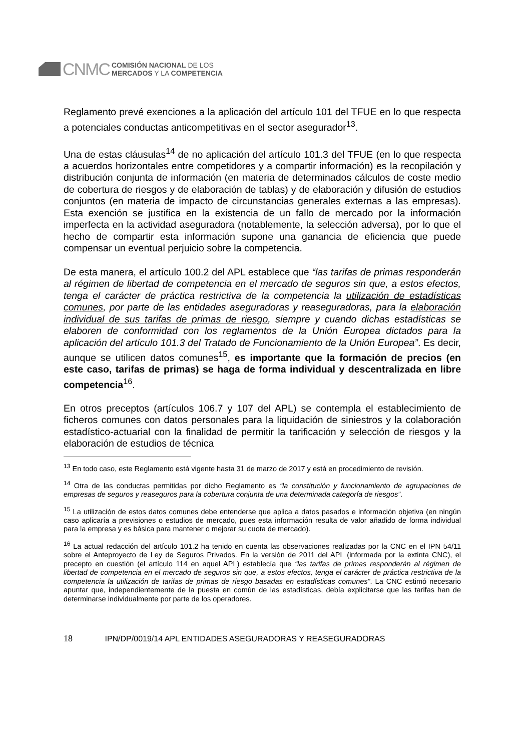CNMC
COMISIÓN NACIONAL DE LOS
MERCADOS Y LA COMPETENCIA
Reglamento prevé exenciones a la aplicación del artículo 101 del TFUE en lo que respecta a potenciales conductas anticompetitivas en el sector asegurador<sup>13</sup>.
Una de estas cláusulas<sup>14</sup> de no aplicación del artículo 101.3 del TFUE (en lo que respecta a acuerdos horizontales entre competidores y a compartir información) es la recopilación y distribución conjunta de información (en materia de determinados cálculos de coste medio de cobertura de riesgos y de elaboración de tablas) y de elaboración y difusión de estudios conjuntos (en materia de impacto de circunstancias generales externas a las empresas). Esta exención se justifica en la existencia de un fallo de mercado por la información imperfecta en la actividad aseguradora (notablemente, la selección adversa), por lo que el hecho de compartir esta información supone una ganancia de eficiencia que puede compensar un eventual perjuicio sobre la competencia.
De esta manera, el artículo 100.2 del APL establece que “las tarifas de primas responderán al régimen de libertad de competencia en el mercado de seguros sin que, a estos efectos, tenga el carácter de práctica restrictiva de la competencia la utilización de estadísticas comunes, por parte de las entidades aseguradoras y reaseguradoras, para la elaboración individual de sus tarifas de primas de riesgo, siempre y cuando dichas estadísticas se elaboren de conformidad con los reglamentos de la Unión Europea dictados para la aplicación del artículo 101.3 del Tratado de Funcionamiento de la Unión Europea”. Es decir, aunque se utilicen datos comunes<sup>15</sup>, es importante que la formación de precios (en este caso, tarifas de primas) se haga de forma individual y descentralizada en libre competencia<sup>16</sup>.
En otros preceptos (artículos 106.7 y 107 del APL) se contempla el establecimiento de ficheros comunes con datos personales para la liquidación de siniestros y la colaboración estadístico-actuarial con la finalidad de permitir la tarificación y selección de riesgos y la elaboración de estudios de técnica
<sup>13</sup> En todo caso, este Reglamento está vigente hasta 31 de marzo de 2017 y está en procedimiento de revisión.
<sup>14</sup> Otra de las conductas permitidas por dicho Reglamento es “la constitución y funcionamiento de agrupaciones de empresas de seguros y reaseguros para la cobertura conjunta de una determinada categoría de riesgos”.
<sup>15</sup> La utilización de estos datos comunes debe entenderse que aplica a datos pasados e información objetiva (en ningún caso aplicaría a previsiones o estudios de mercado, pues esta información resulta de valor añadido de forma individual para la empresa y es básica para mantener o mejorar su cuota de mercado).
<sup>16</sup> La actual redacción del artículo 101.2 ha tenido en cuenta las observaciones realizadas por la CNC en el IPN 54/11 sobre el Anteproyecto de Ley de Seguros Privados. En la versión de 2011 del APL (informada por la extinta CNC), el precepto en cuestión (el artículo 114 en aquel APL) establecía que “las tarifas de primas responderán al régimen de libertad de competencia en el mercado de seguros sin que, a estos efectos, tenga el carácter de práctica restrictiva de la competencia la utilización de tarifas de primas de riesgo basadas en estadísticas comunes”. La CNC estimó necesario apuntar que, independientemente de la puesta en común de las estadísticas, debía explicitarse que las tarifas han de determinarse individualmente por parte de los operadores.
18 IPN/DP/0019/14 APL ENTIDADES ASEGURADORAS Y REASEGURADORAS